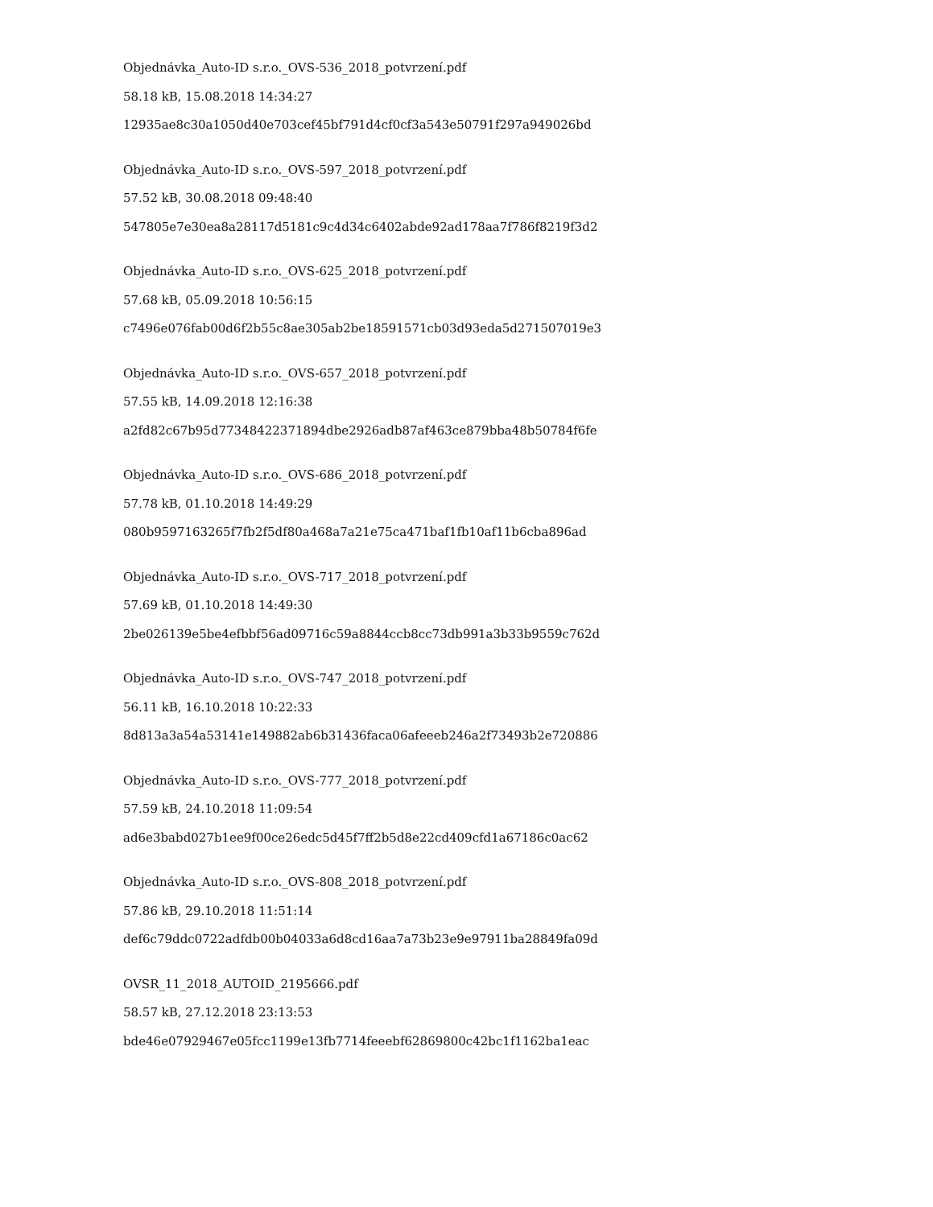Objednávka_Auto-ID s.r.o._OVS-536_2018_potvrzení.pdf
58.18 kB, 15.08.2018 14:34:27
12935ae8c30a1050d40e703cef45bf791d4cf0cf3a543e50791f297a949026bd
Objednávka_Auto-ID s.r.o._OVS-597_2018_potvrzení.pdf
57.52 kB, 30.08.2018 09:48:40
547805e7e30ea8a28117d5181c9c4d34c6402abde92ad178aa7f786f8219f3d2
Objednávka_Auto-ID s.r.o._OVS-625_2018_potvrzení.pdf
57.68 kB, 05.09.2018 10:56:15
c7496e076fab00d6f2b55c8ae305ab2be18591571cb03d93eda5d271507019e3
Objednávka_Auto-ID s.r.o._OVS-657_2018_potvrzení.pdf
57.55 kB, 14.09.2018 12:16:38
a2fd82c67b95d77348422371894dbe2926adb87af463ce879bba48b50784f6fe
Objednávka_Auto-ID s.r.o._OVS-686_2018_potvrzení.pdf
57.78 kB, 01.10.2018 14:49:29
080b9597163265f7fb2f5df80a468a7a21e75ca471baf1fb10af11b6cba896ad
Objednávka_Auto-ID s.r.o._OVS-717_2018_potvrzení.pdf
57.69 kB, 01.10.2018 14:49:30
2be026139e5be4efbbf56ad09716c59a8844ccb8cc73db991a3b33b9559c762d
Objednávka_Auto-ID s.r.o._OVS-747_2018_potvrzení.pdf
56.11 kB, 16.10.2018 10:22:33
8d813a3a54a53141e149882ab6b31436faca06afeeeb246a2f73493b2e720886
Objednávka_Auto-ID s.r.o._OVS-777_2018_potvrzení.pdf
57.59 kB, 24.10.2018 11:09:54
ad6e3babd027b1ee9f00ce26edc5d45f7ff2b5d8e22cd409cfd1a67186c0ac62
Objednávka_Auto-ID s.r.o._OVS-808_2018_potvrzení.pdf
57.86 kB, 29.10.2018 11:51:14
def6c79ddc0722adfdb00b04033a6d8cd16aa7a73b23e9e97911ba28849fa09d
OVSR_11_2018_AUTOID_2195666.pdf
58.57 kB, 27.12.2018 23:13:53
bde46e07929467e05fcc1199e13fb7714feeebf62869800c42bc1f1162ba1eac